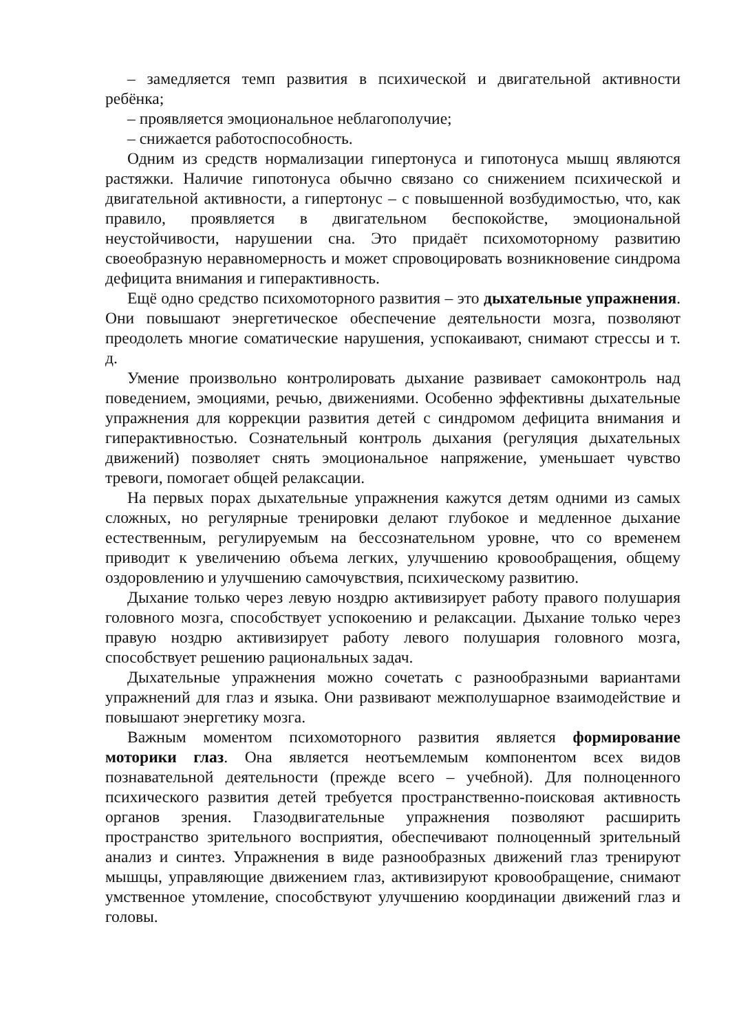– замедляется темп развития в психической и двигательной активности ребёнка;
– проявляется эмоциональное неблагополучие;
– снижается работоспособность.
Одним из средств нормализации гипертонуса и гипотонуса мышц являются растяжки. Наличие гипотонуса обычно связано со снижением психической и двигательной активности, а гипертонус – с повышенной возбудимостью, что, как правило, проявляется в двигательном беспокойстве, эмоциональной неустойчивости, нарушении сна. Это придаёт психомоторному развитию своеобразную неравномерность и может спровоцировать возникновение синдрома дефицита внимания и гиперактивность.
Ещё одно средство психомоторного развития – это дыхательные упражнения. Они повышают энергетическое обеспечение деятельности мозга, позволяют преодолеть многие соматические нарушения, успокаивают, снимают стрессы и т. д.
Умение произвольно контролировать дыхание развивает самоконтроль над поведением, эмоциями, речью, движениями. Особенно эффективны дыхательные упражнения для коррекции развития детей с синдромом дефицита внимания и гиперактивностью. Сознательный контроль дыхания (регуляция дыхательных движений) позволяет снять эмоциональное напряжение, уменьшает чувство тревоги, помогает общей релаксации.
На первых порах дыхательные упражнения кажутся детям одними из самых сложных, но регулярные тренировки делают глубокое и медленное дыхание естественным, регулируемым на бессознательном уровне, что со временем приводит к увеличению объема легких, улучшению кровообращения, общему оздоровлению и улучшению самочувствия, психическому развитию.
Дыхание только через левую ноздрю активизирует работу правого полушария головного мозга, способствует успокоению и релаксации. Дыхание только через правую ноздрю активизирует работу левого полушария головного мозга, способствует решению рациональных задач.
Дыхательные упражнения можно сочетать с разнообразными вариантами упражнений для глаз и языка. Они развивают межполушарное взаимодействие и повышают энергетику мозга.
Важным моментом психомоторного развития является формирование моторики глаз. Она является неотъемлемым компонентом всех видов познавательной деятельности (прежде всего – учебной). Для полноценного психического развития детей требуется пространственно-поисковая активность органов зрения. Глазодвигательные упражнения позволяют расширить пространство зрительного восприятия, обеспечивают полноценный зрительный анализ и синтез. Упражнения в виде разнообразных движений глаз тренируют мышцы, управляющие движением глаз, активизируют кровообращение, снимают умственное утомление, способствуют улучшению координации движений глаз и головы.